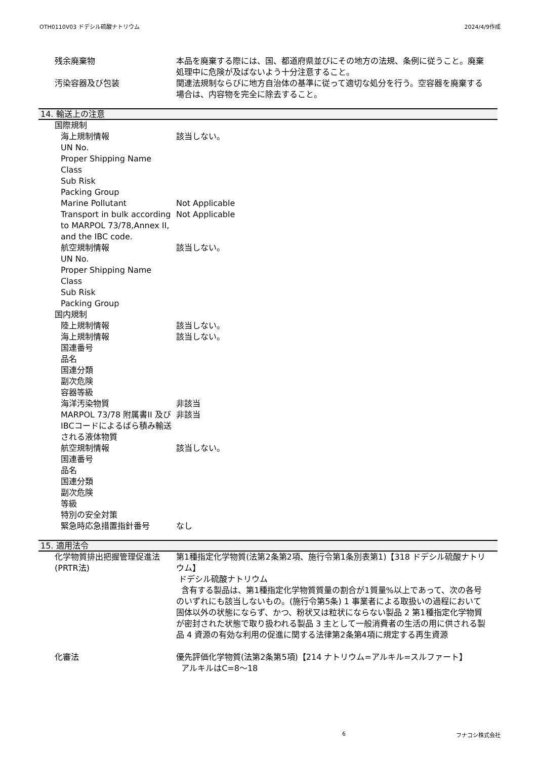OTH0110V03 ドデシル硫酸ナトリウム 2024/4/9作成
残余廃棄物 本品を廃棄する際には、国、都道府県並びにその地方の法規、条例に従うこと。廃棄処理中に危険が及ばないよう十分注意すること。
汚染容器及び包装 関連法規制ならびに地方自治体の基準に従って適切な処分を行う。空容器を廃棄する場合は、内容物を完全に除去すること。
14. 輸送上の注意
国際規制
海上規制情報 該当しない。
UN No.
Proper Shipping Name
Class
Sub Risk
Packing Group
Marine Pollutant Not Applicable
Transport in bulk according to MARPOL 73/78,Annex II, and the IBC code.
Not Applicable
航空規制情報 該当しない。
UN No.
Proper Shipping Name
Class
Sub Risk
Packing Group
国内規制
陸上規制情報 該当しない。
海上規制情報 該当しない。
国連番号
品名
国連分類
副次危険
容器等級
海洋汚染物質 非該当
MARPOL 73/78 附属書II 及びIBCコードによるばら積み輸送される液体物質
非該当
航空規制情報 該当しない。
国連番号
品名
国連分類
副次危険
等級
特別の安全対策
緊急時応急措置指針番号 なし
15. 適用法令
化学物質排出把握管理促進法(PRTR法)
第1種指定化学物質(法第2条第2項、施行令第1条別表第1)【318 ドデシル硫酸ナトリウム】
ドデシル硫酸ナトリウム
含有する製品は、第1種指定化学物質質量の割合が1質量%以上であって、次の各号のいずれにも該当しないもの。(施行令第5条) 1 事業者による取扱いの過程において固体以外の状態にならず、かつ、粉状又は粒状にならない製品 2 第1種指定化学物質が密封された状態で取り扱われる製品 3 主として一般消費者の生活の用に供される製品 4 資源の有効な利用の促進に関する法律第2条第4項に規定する再生資源
化審法 優先評価化学物質(法第2条第5項)【214 ナトリウム=アルキル=スルファート】
アルキルはC=8～18
6 フナコシ株式会社